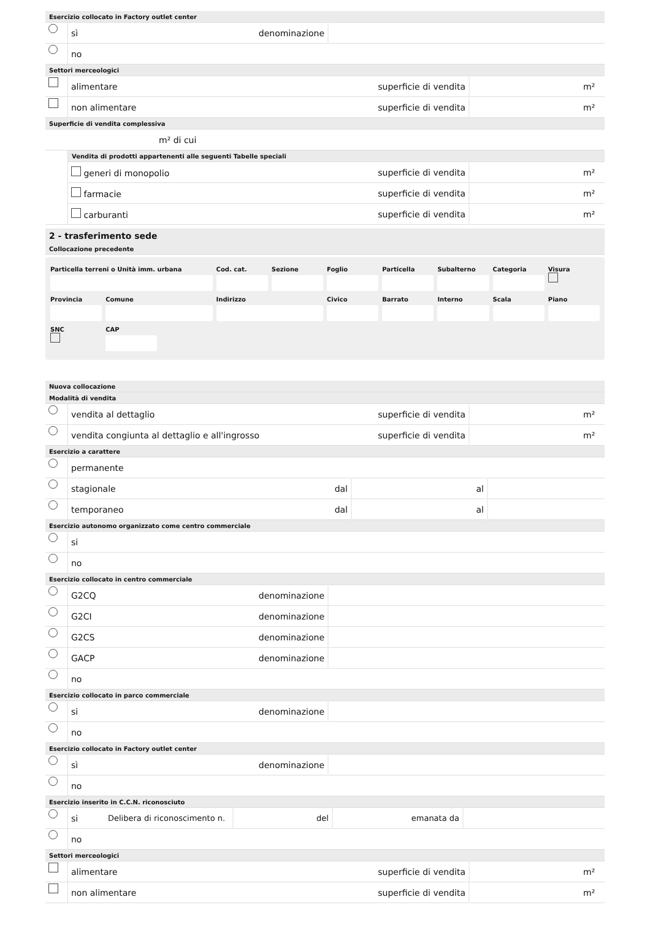| Esercizio collocato in Factory outlet center | | | |
| | sì | denominazione | |
| | no | | |
| Settori merceologici | | | | |
| | alimentare | superficie di vendita | | m² |
| | non alimentare | superficie di vendita | | m² |
| Superficie di vendita complessiva | | | | |
| m² di cui | | | | |
| | Vendita di prodotti appartenenti alle seguenti Tabelle speciali | | | |
| | generi di monopolio | superficie di vendita | | m² |
| | farmacie | superficie di vendita | | m² |
| | carburanti | superficie di vendita | | m² |
2 - trasferimento sede
| Collocazione precedente |
Particella terreni o Unità imm. urbana
Cod. cat.
Sezione
Foglio
Particella
Subalterno
Categoria
Visura
Provincia
Comune
Indirizzo
Civico
Barrato
Interno
Scala
Piano
SNC
CAP
| Nuova collocazione | | | | |
| Modalità di vendita | | | | |
| | vendita al dettaglio | superficie di vendita | | m² |
| | vendita congiunta al dettaglio e all'ingrosso | superficie di vendita | | m² |
| Esercizio a carattere | | | | | |
| | permanente | | | | |
| | stagionale | dal | | al | |
| | temporaneo | dal | | al | |
| Esercizio autonomo organizzato come centro commerciale | | | |
| | si | | |
| | no | | |
| Esercizio collocato in centro commerciale | | | |
| | G2CQ | denominazione | |
| | G2CI | denominazione | |
| | G2CS | denominazione | |
| | GACP | denominazione | |
| | no | | |
| Esercizio collocato in parco commerciale | | | |
| | si | denominazione | |
| | no | | |
| Esercizio collocato in Factory outlet center | | | |
| | sì | denominazione | |
| | no | | |
| Esercizio inserito in C.C.N. riconosciuto | | | | | | | |
| | si | Delibera di riconoscimento n. | | del | | emanata da | |
| | no | | | | | | |
| Settori merceologici | | | | |
| | alimentare | superficie di vendita | | m² |
| | non alimentare | superficie di vendita | | m² |